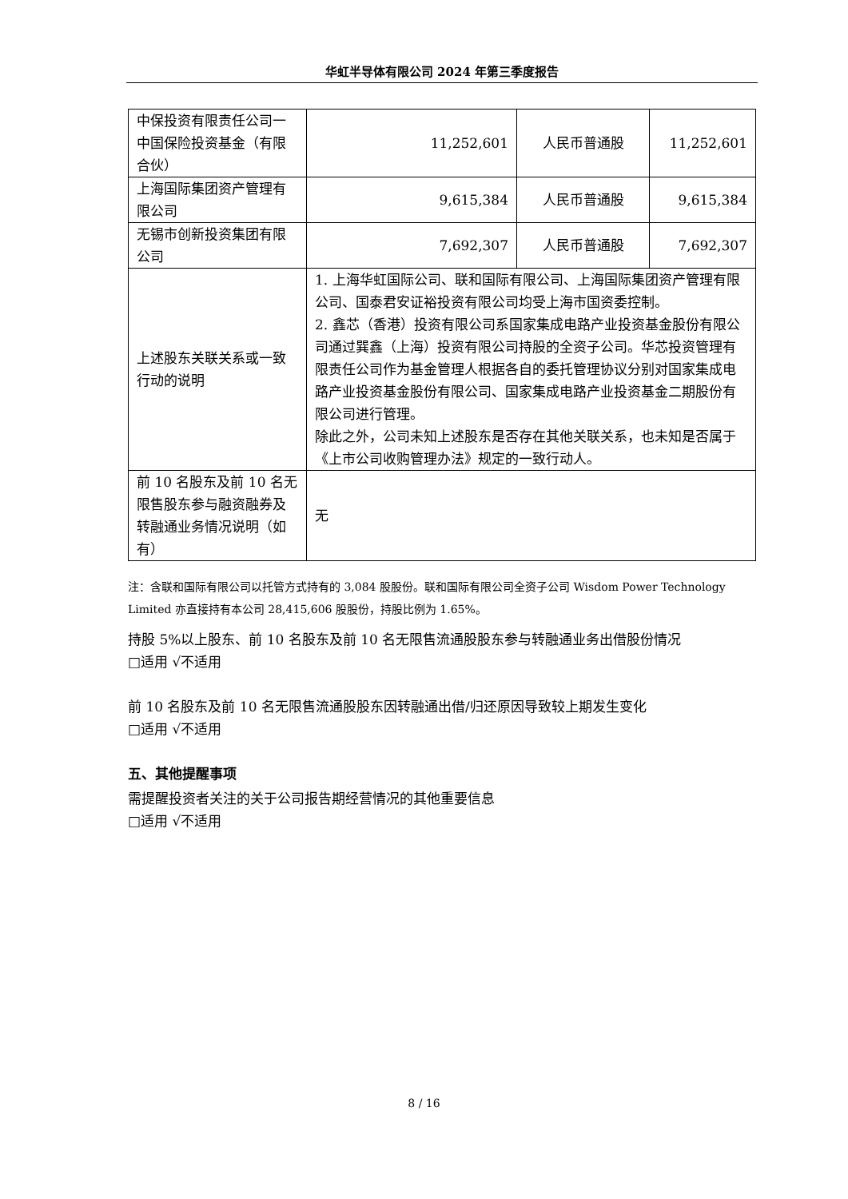华虹半导体有限公司 2024 年第三季度报告
| 中保投资有限责任公司一中国保险投资基金（有限合伙） | 11,252,601 | 人民币普通股 | 11,252,601 |
| 上海国际集团资产管理有限公司 | 9,615,384 | 人民币普通股 | 9,615,384 |
| 无锡市创新投资集团有限公司 | 7,692,307 | 人民币普通股 | 7,692,307 |
| 上述股东关联关系或一致行动的说明 | 1. 上海华虹国际公司、联和国际有限公司、上海国际集团资产管理有限公司、国泰君安证裕投资有限公司均受上海市国资委控制。 2. 鑫芯（香港）投资有限公司系国家集成电路产业投资基金股份有限公司通过巽鑫（上海）投资有限公司持股的全资子公司。华芯投资管理有限责任公司作为基金管理人根据各自的委托管理协议分别对国家集成电路产业投资基金股份有限公司、国家集成电路产业投资基金二期股份有限公司进行管理。 除此之外，公司未知上述股东是否存在其他关联关系，也未知是否属于《上市公司收购管理办法》规定的一致行动人。 | | |
| 前 10 名股东及前 10 名无限售股东参与融资融券及转融通业务情况说明（如有） | 无 | | |
注：含联和国际有限公司以托管方式持有的 3,084 股股份。联和国际有限公司全资子公司 Wisdom Power Technology Limited 亦直接持有本公司 28,415,606 股股份，持股比例为 1.65%。
持股 5%以上股东、前 10 名股东及前 10 名无限售流通股股东参与转融通业务出借股份情况
□适用 √不适用
前 10 名股东及前 10 名无限售流通股股东因转融通出借/归还原因导致较上期发生变化
□适用 √不适用
五、其他提醒事项
需提醒投资者关注的关于公司报告期经营情况的其他重要信息
□适用 √不适用
8 / 16